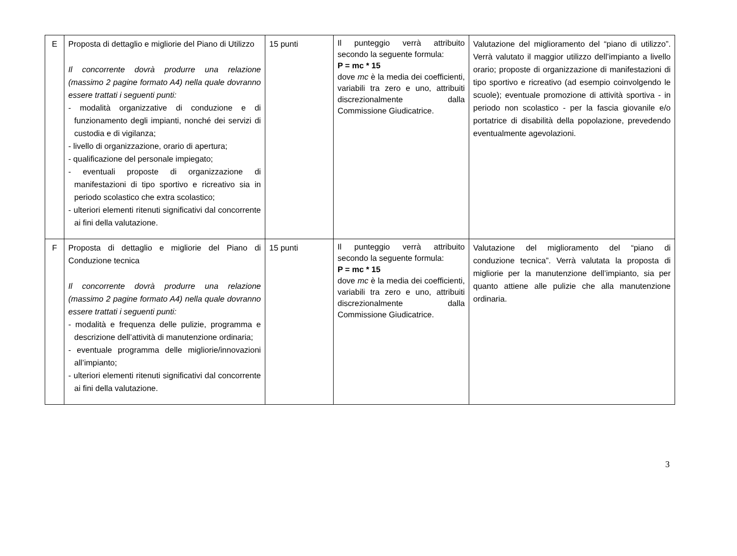| E | Proposta di dettaglio e migliorie del Piano di Utilizzo Il concorrente dovrà produrre una relazione (massimo 2 pagine formato A4) nella quale dovranno essere trattati i seguenti punti: - modalità organizzative di conduzione e di funzionamento degli impianti, nonché dei servizi di custodia e di vigilanza; - livello di organizzazione, orario di apertura; - qualificazione del personale impiegato; - eventuali proposte di organizzazione di manifestazioni di tipo sportivo e ricreativo sia in periodo scolastico che extra scolastico; - ulteriori elementi ritenuti significativi dal concorrente ai fini della valutazione. | 15 punti | Il punteggio verrà attribuito secondo la seguente formula: P = mc * 15 dove mc è la media dei coefficienti, variabili tra zero e uno, attribuiti discrezionalmente dalla Commissione Giudicatrice. | Valutazione del miglioramento del “piano di utilizzo”. Verrà valutato il maggior utilizzo dell’impianto a livello orario; proposte di organizzazione di manifestazioni di tipo sportivo e ricreativo (ad esempio coinvolgendo le scuole); eventuale promozione di attività sportiva - in periodo non scolastico - per la fascia giovanile e/o portatrice di disabilità della popolazione, prevedendo eventualmente agevolazioni. |
| F | Proposta di dettaglio e migliorie del Piano di Conduzione tecnica Il concorrente dovrà produrre una relazione (massimo 2 pagine formato A4) nella quale dovranno essere trattati i seguenti punti: - modalità e frequenza delle pulizie, programma e descrizione dell’attività di manutenzione ordinaria; - eventuale programma delle migliorie/innovazioni all’impianto; - ulteriori elementi ritenuti significativi dal concorrente ai fini della valutazione. | 15 punti | Il punteggio verrà attribuito secondo la seguente formula: P = mc * 15 dove mc è la media dei coefficienti, variabili tra zero e uno, attribuiti discrezionalmente dalla Commissione Giudicatrice. | Valutazione del miglioramento del “piano di conduzione tecnica”. Verrà valutata la proposta di migliorie per la manutenzione dell’impianto, sia per quanto attiene alle pulizie che alla manutenzione ordinaria. |
3